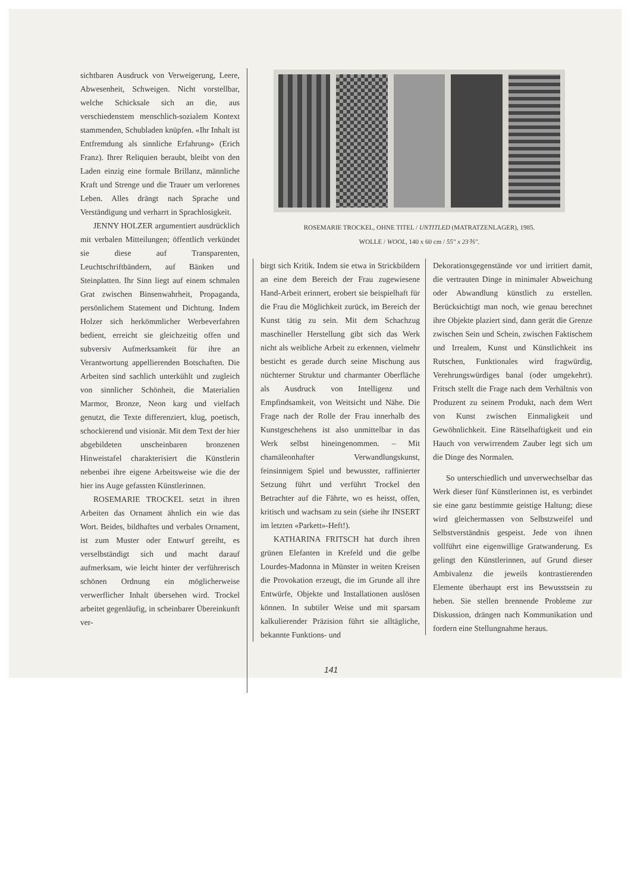ROSEMARIE TROCKEL, OHNE TITEL / UNTITLED (MATRATZENLAGER), 1985.
WOLLE / WOOL, 140 x 60 cm / 55" x 23⅗".
sichtbaren Ausdruck von Verweigerung, Leere, Abwesenheit, Schweigen. Nicht vorstellbar, welche Schicksale sich an die, aus verschiedenstem menschlich-sozialem Kontext stammenden, Schubladen knüpfen. «Ihr Inhalt ist Entfremdung als sinnliche Erfahrung» (Erich Franz). Ihrer Reliquien beraubt, bleibt von den Laden einzig eine formale Brillanz, männliche Kraft und Strenge und die Trauer um verlorenes Leben. Alles drängt nach Sprache und Verständigung und verharrt in Sprachlosigkeit.
JENNY HOLZER argumentiert ausdrücklich mit verbalen Mitteilungen; öffentlich verkündet sie diese auf Transparenten, Leuchtschriftbändern, auf Bänken und Steinplatten. Ihr Sinn liegt auf einem schmalen Grat zwischen Binsenwahrheit, Propaganda, persönlichem Statement und Dichtung. Indem Holzer sich herkömmlicher Werbeverfahren bedient, erreicht sie gleichzeitig offen und subversiv Aufmerksamkeit für ihre an Verantwortung appellierenden Botschaften. Die Arbeiten sind sachlich unterkühlt und zugleich von sinnlicher Schönheit, die Materialien Marmor, Bronze, Neon karg und vielfach genutzt, die Texte differenziert, klug, poetisch, schockierend und visionär. Mit dem Text der hier abgebildeten unscheinbaren bronzenen Hinweistafel charakterisiert die Künstlerin nebenbei ihre eigene Arbeitsweise wie die der hier ins Auge gefassten Künstlerinnen.
ROSEMARIE TROCKEL setzt in ihren Arbeiten das Ornament ähnlich ein wie das Wort. Beides, bildhaftes und verbales Ornament, ist zum Muster oder Entwurf gereiht, es verselbständigt sich und macht darauf aufmerksam, wie leicht hinter der verführerisch schönen Ordnung ein möglicherweise verwerflicher Inhalt übersehen wird. Trockel arbeitet gegenläufig, in scheinbarer Übereinkunft ver-
birgt sich Kritik. Indem sie etwa in Strickbildern an eine dem Bereich der Frau zugewiesene Hand-Arbeit erinnert, erobert sie beispielhaft für die Frau die Möglichkeit zurück, im Bereich der Kunst tätig zu sein. Mit dem Schachzug maschineller Herstellung gibt sich das Werk nicht als weibliche Arbeit zu erkennen, vielmehr besticht es gerade durch seine Mischung aus nüchterner Struktur und charmanter Oberfläche als Ausdruck von Intelligenz und Empfindsamkeit, von Weitsicht und Nähe. Die Frage nach der Rolle der Frau innerhalb des Kunstgeschehens ist also unmittelbar in das Werk selbst hineingenommen. – Mit chamäleonhafter Verwandlungskunst, feinsinnigem Spiel und bewusster, raffinierter Setzung führt und verführt Trockel den Betrachter auf die Fährte, wo es heisst, offen, kritisch und wachsam zu sein (siehe ihr INSERT im letzten «Parkett»-Heft!).
KATHARINA FRITSCH hat durch ihren grünen Elefanten in Krefeld und die gelbe Lourdes-Madonna in Münster in weiten Kreisen die Provokation erzeugt, die im Grunde all ihre Entwürfe, Objekte und Installationen auslösen können. In subtiler Weise und mit sparsam kalkulierender Präzision führt sie alltägliche, bekannte Funktions- und
Dekorationsgegenstände vor und irritiert damit, die vertrauten Dinge in minimaler Abweichung oder Abwandlung künstlich zu erstellen. Berücksichtigt man noch, wie genau berechnet ihre Objekte plaziert sind, dann gerät die Grenze zwischen Sein und Schein, zwischen Faktischem und Irrealem, Kunst und Künstlichkeit ins Rutschen, Funktionales wird fragwürdig, Verehrungswürdiges banal (oder umgekehrt). Fritsch stellt die Frage nach dem Verhältnis von Produzent zu seinem Produkt, nach dem Wert von Kunst zwischen Einmaligkeit und Gewöhnlichkeit. Eine Rätselhaftigkeit und ein Hauch von verwirrendem Zauber legt sich um die Dinge des Normalen.
So unterschiedlich und unverwechselbar das Werk dieser fünf Künstlerinnen ist, es verbindet sie eine ganz bestimmte geistige Haltung; diese wird gleichermassen von Selbstzweifel und Selbstverständnis gespeist. Jede von ihnen vollführt eine eigenwillige Gratwanderung. Es gelingt den Künstlerinnen, auf Grund dieser Ambivalenz die jeweils kontrastierenden Elemente überhaupt erst ins Bewusstsein zu heben. Sie stellen brennende Probleme zur Diskussion, drängen nach Kommunikation und fordern eine Stellungnahme heraus.
141